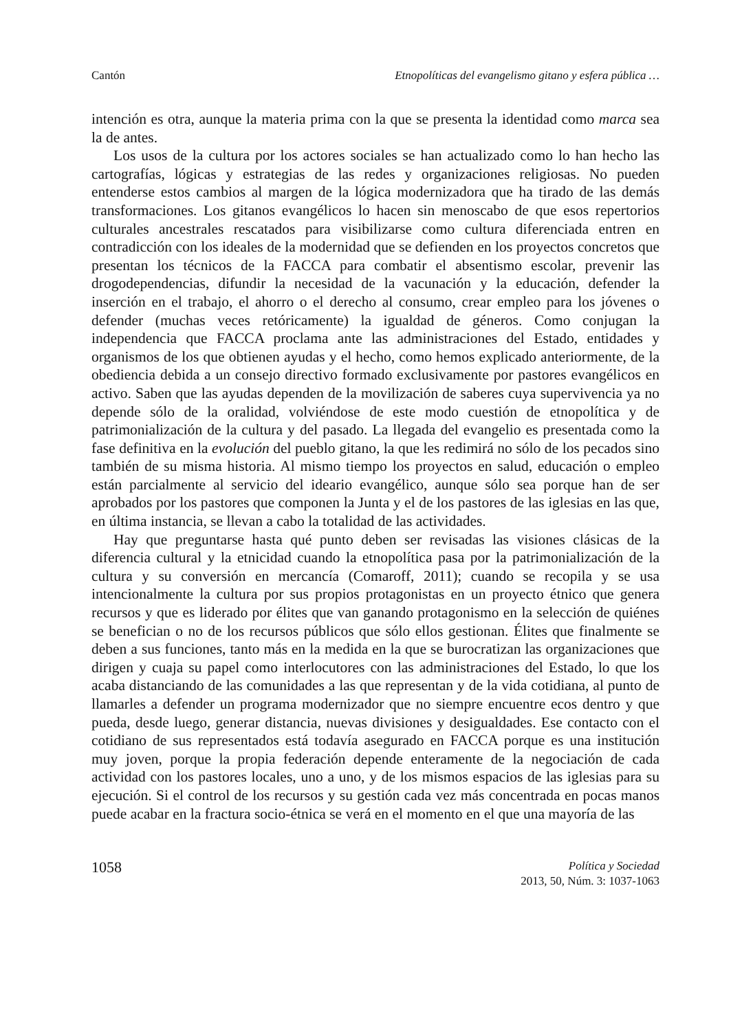Cantón Etnopolíticas del evangelismo gitano y esfera pública …
intención es otra, aunque la materia prima con la que se presenta la identidad como marca sea la de antes.
Los usos de la cultura por los actores sociales se han actualizado como lo han hecho las cartografías, lógicas y estrategias de las redes y organizaciones religiosas. No pueden entenderse estos cambios al margen de la lógica modernizadora que ha tirado de las demás transformaciones. Los gitanos evangélicos lo hacen sin menoscabo de que esos repertorios culturales ancestrales rescatados para visibilizarse como cultura diferenciada entren en contradicción con los ideales de la modernidad que se defienden en los proyectos concretos que presentan los técnicos de la FACCA para combatir el absentismo escolar, prevenir las drogodependencias, difundir la necesidad de la vacunación y la educación, defender la inserción en el trabajo, el ahorro o el derecho al consumo, crear empleo para los jóvenes o defender (muchas veces retóricamente) la igualdad de géneros. Como conjugan la independencia que FACCA proclama ante las administraciones del Estado, entidades y organismos de los que obtienen ayudas y el hecho, como hemos explicado anteriormente, de la obediencia debida a un consejo directivo formado exclusivamente por pastores evangélicos en activo. Saben que las ayudas dependen de la movilización de saberes cuya supervivencia ya no depende sólo de la oralidad, volviéndose de este modo cuestión de etnopolítica y de patrimonialización de la cultura y del pasado. La llegada del evangelio es presentada como la fase definitiva en la evolución del pueblo gitano, la que les redimirá no sólo de los pecados sino también de su misma historia. Al mismo tiempo los proyectos en salud, educación o empleo están parcialmente al servicio del ideario evangélico, aunque sólo sea porque han de ser aprobados por los pastores que componen la Junta y el de los pastores de las iglesias en las que, en última instancia, se llevan a cabo la totalidad de las actividades.
Hay que preguntarse hasta qué punto deben ser revisadas las visiones clásicas de la diferencia cultural y la etnicidad cuando la etnopolítica pasa por la patrimonialización de la cultura y su conversión en mercancía (Comaroff, 2011); cuando se recopila y se usa intencionalmente la cultura por sus propios protagonistas en un proyecto étnico que genera recursos y que es liderado por élites que van ganando protagonismo en la selección de quiénes se benefician o no de los recursos públicos que sólo ellos gestionan. Élites que finalmente se deben a sus funciones, tanto más en la medida en la que se burocratizan las organizaciones que dirigen y cuaja su papel como interlocutores con las administraciones del Estado, lo que los acaba distanciando de las comunidades a las que representan y de la vida cotidiana, al punto de llamarles a defender un programa modernizador que no siempre encuentre ecos dentro y que pueda, desde luego, generar distancia, nuevas divisiones y desigualdades. Ese contacto con el cotidiano de sus representados está todavía asegurado en FACCA porque es una institución muy joven, porque la propia federación depende enteramente de la negociación de cada actividad con los pastores locales, uno a uno, y de los mismos espacios de las iglesias para su ejecución. Si el control de los recursos y su gestión cada vez más concentrada en pocas manos puede acabar en la fractura socio-étnica se verá en el momento en el que una mayoría de las
1058
Política y Sociedad
2013, 50, Núm. 3: 1037-1063